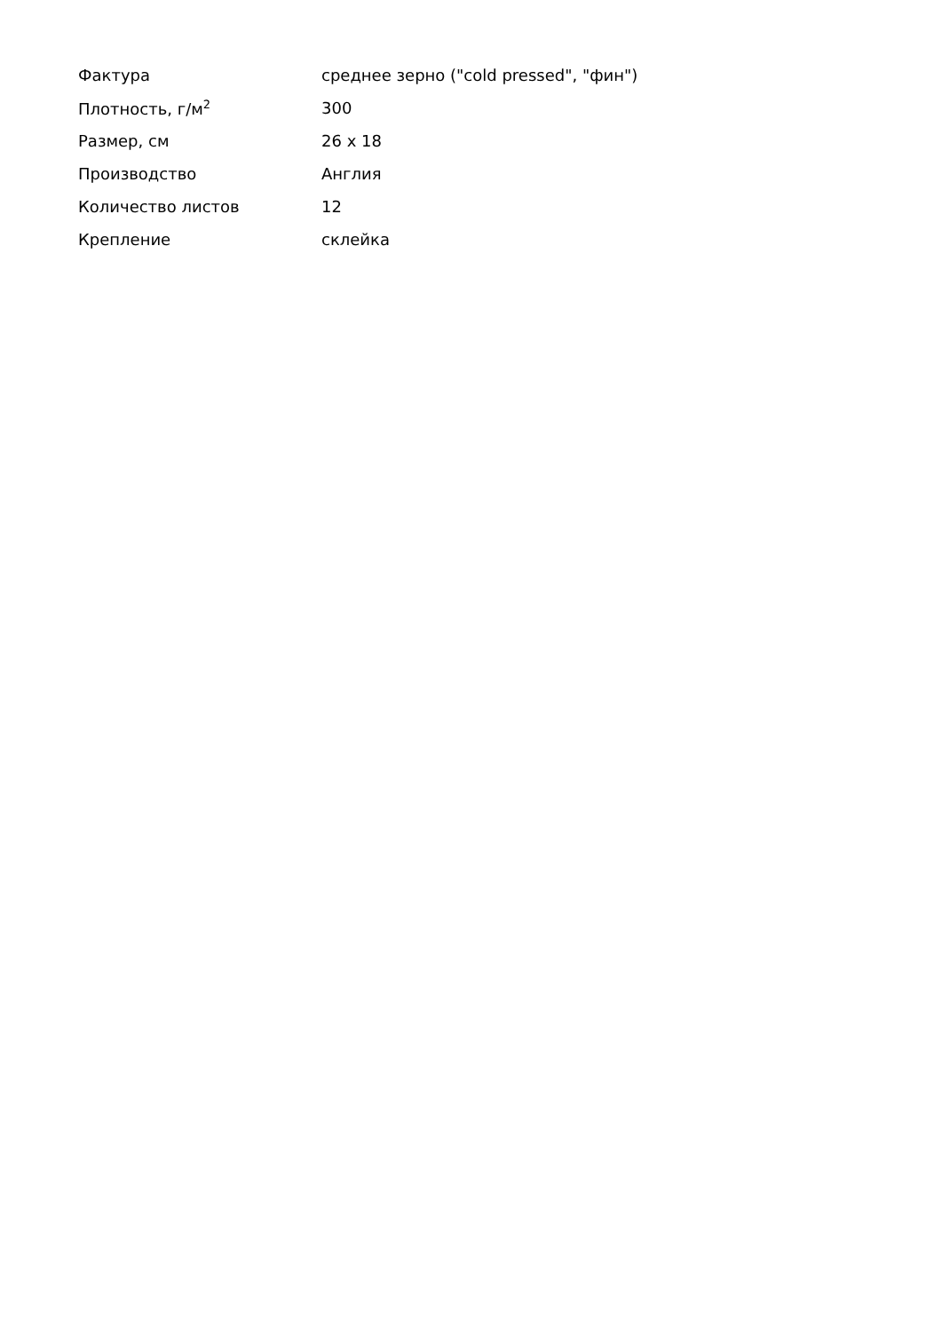| Фактура | среднее зерно ("cold pressed", "фин") |
| Плотность, г/м<sup>2</sup> | 300 |
| Размер, см | 26 x 18 |
| Производство | Англия |
| Количество листов | 12 |
| Крепление | склейка |